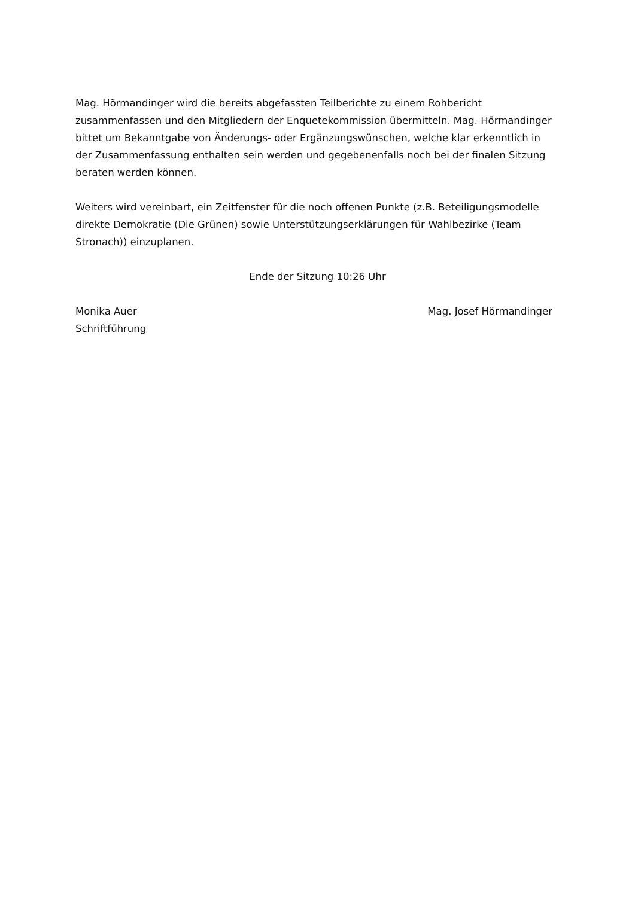Mag. Hörmandinger wird die bereits abgefassten Teilberichte zu einem Rohbericht zusammenfassen und den Mitgliedern der Enquetekommission übermitteln. Mag. Hörmandinger bittet um Bekanntgabe von Änderungs- oder Ergänzungswünschen, welche klar erkenntlich in der Zusammenfassung enthalten sein werden und gegebenenfalls noch bei der finalen Sitzung beraten werden können.
Weiters wird vereinbart, ein Zeitfenster für die noch offenen Punkte (z.B. Beteiligungsmodelle direkte Demokratie (Die Grünen) sowie Unterstützungserklärungen für Wahlbezirke (Team Stronach)) einzuplanen.
Ende der Sitzung 10:26 Uhr
Monika Auer
Schriftführung
Mag. Josef Hörmandinger